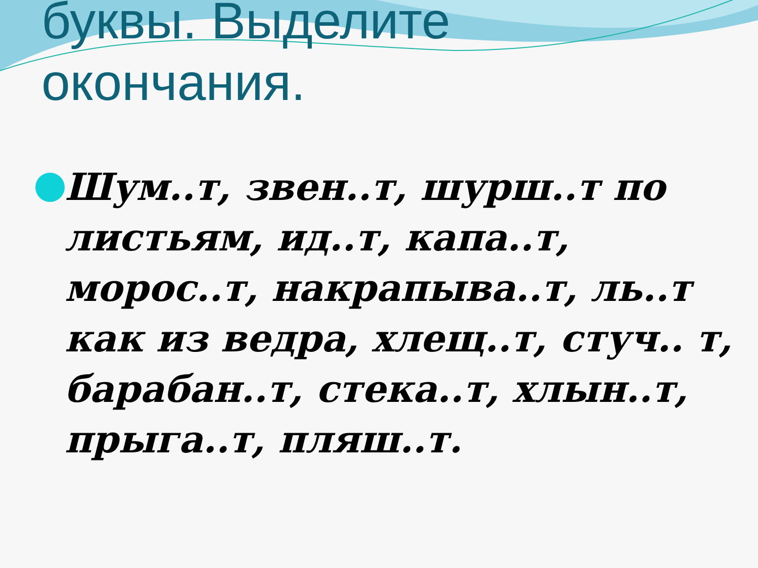буквы. Выделите
окончания.
Шум..т, звен..т, шурш..т по листьям, ид..т, капа..т, морос..т, накрапыва..т, ль..т как из ведра, хлещ..т, стуч.. т, барабан..т, стека..т, хлын..т, прыга..т, пляш..т.